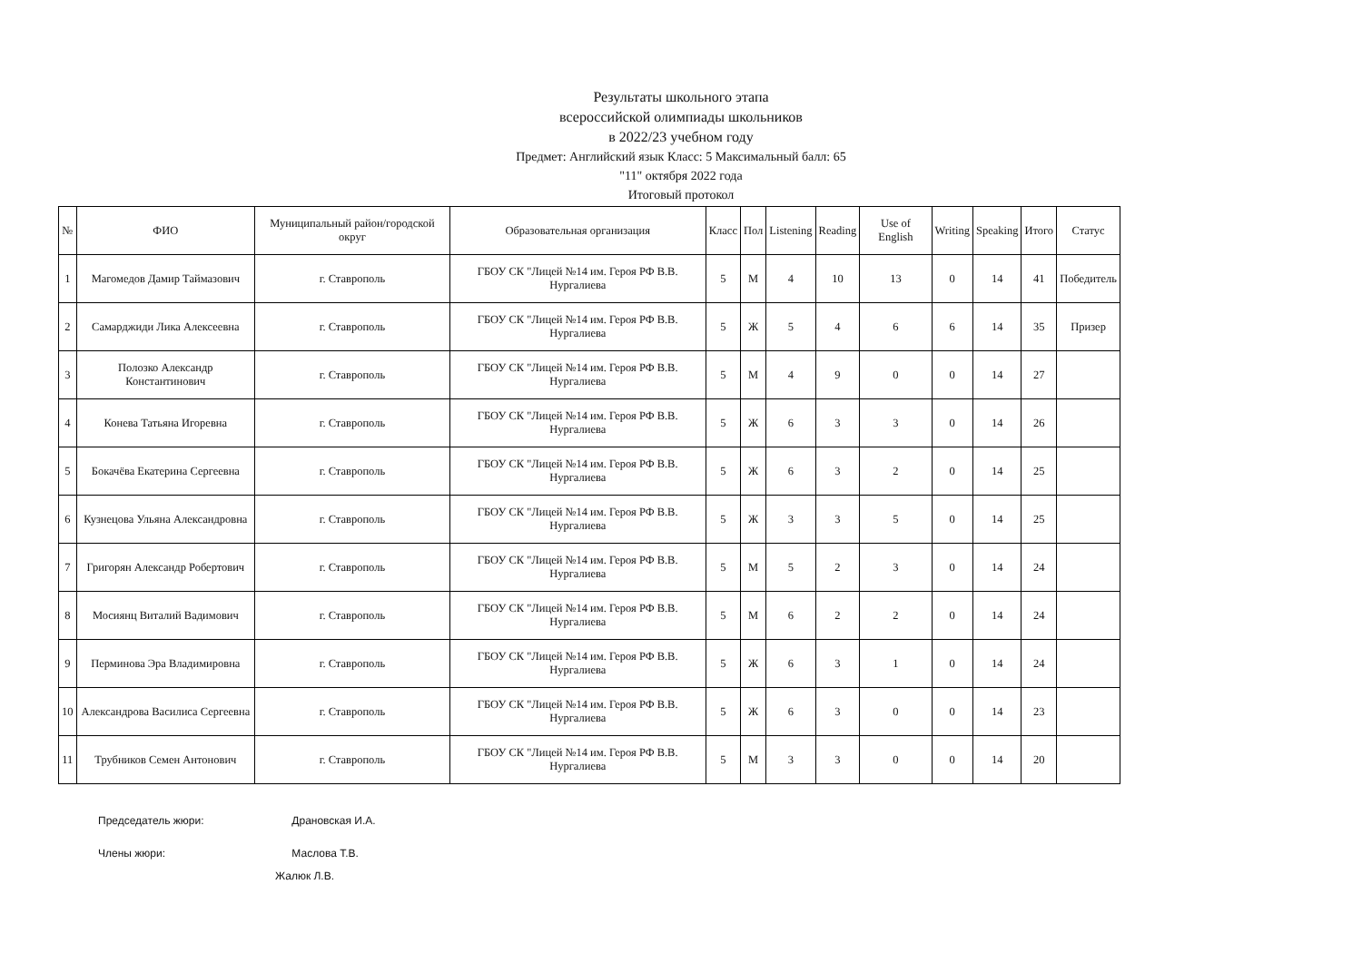Результаты школьного этапа
всероссийской олимпиады школьников
в 2022/23 учебном году
Предмет: Английский язык Класс: 5 Максимальный балл: 65
"11" октября 2022 года
Итоговый протокол
| № | ФИО | Муниципальный район/городской округ | Образовательная организация | Класс | Пол | Listening | Reading | Use of English | Writing | Speaking | Итого | Статус |
| --- | --- | --- | --- | --- | --- | --- | --- | --- | --- | --- | --- | --- |
| 1 | Магомедов Дамир Таймазович | г. Ставрополь | ГБОУ СК "Лицей №14 им. Героя РФ В.В. Нургалиева | 5 | М | 4 | 10 | 13 | 0 | 14 | 41 | Победитель |
| 2 | Самарджиди Лика Алексеевна | г. Ставрополь | ГБОУ СК "Лицей №14 им. Героя РФ В.В. Нургалиева | 5 | Ж | 5 | 4 | 6 | 6 | 14 | 35 | Призер |
| 3 | Полозко Александр Константинович | г. Ставрополь | ГБОУ СК "Лицей №14 им. Героя РФ В.В. Нургалиева | 5 | М | 4 | 9 | 0 | 0 | 14 | 27 | |
| 4 | Конева Татьяна Игоревна | г. Ставрополь | ГБОУ СК "Лицей №14 им. Героя РФ В.В. Нургалиева | 5 | Ж | 6 | 3 | 3 | 0 | 14 | 26 | |
| 5 | Бокачёва Екатерина Сергеевна | г. Ставрополь | ГБОУ СК "Лицей №14 им. Героя РФ В.В. Нургалиева | 5 | Ж | 6 | 3 | 2 | 0 | 14 | 25 | |
| 6 | Кузнецова Ульяна Александровна | г. Ставрополь | ГБОУ СК "Лицей №14 им. Героя РФ В.В. Нургалиева | 5 | Ж | 3 | 3 | 5 | 0 | 14 | 25 | |
| 7 | Григорян Александр Робертович | г. Ставрополь | ГБОУ СК "Лицей №14 им. Героя РФ В.В. Нургалиева | 5 | М | 5 | 2 | 3 | 0 | 14 | 24 | |
| 8 | Мосиянц Виталий Вадимович | г. Ставрополь | ГБОУ СК "Лицей №14 им. Героя РФ В.В. Нургалиева | 5 | М | 6 | 2 | 2 | 0 | 14 | 24 | |
| 9 | Перминова Эра Владимировна | г. Ставрополь | ГБОУ СК "Лицей №14 им. Героя РФ В.В. Нургалиева | 5 | Ж | 6 | 3 | 1 | 0 | 14 | 24 | |
| 10 | Александрова Василиса Сергеевна | г. Ставрополь | ГБОУ СК "Лицей №14 им. Героя РФ В.В. Нургалиева | 5 | Ж | 6 | 3 | 0 | 0 | 14 | 23 | |
| 11 | Трубников Семен Антонович | г. Ставрополь | ГБОУ СК "Лицей №14 им. Героя РФ В.В. Нургалиева | 5 | М | 3 | 3 | 0 | 0 | 14 | 20 | |
Председатель жюри: Драновская И.А.
Члены жюри: Маслова Т.В.
Жалюк Л.В.